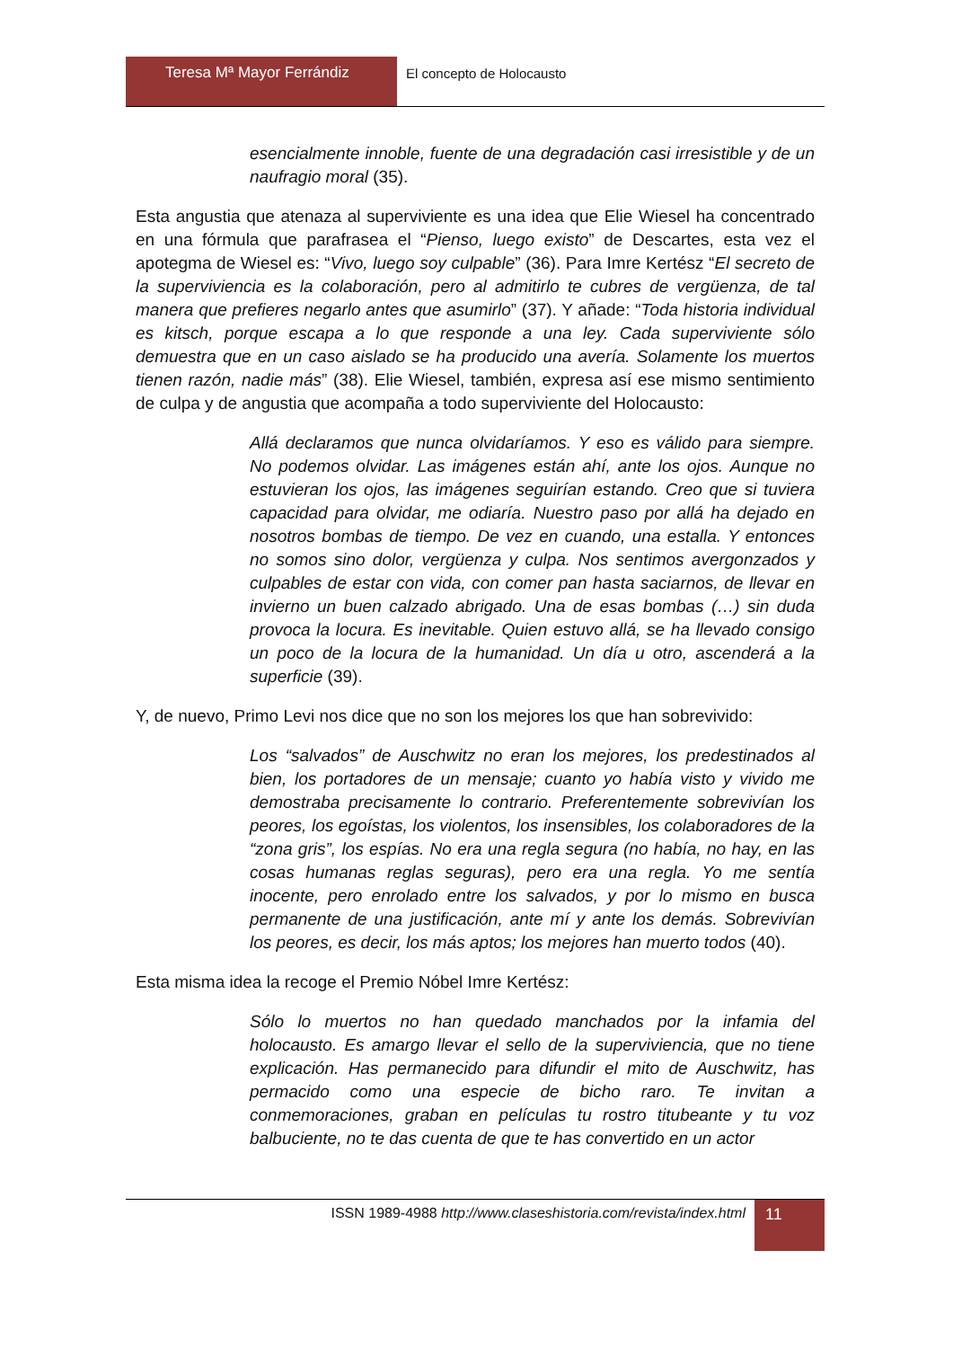Teresa Mª Mayor Ferrándiz El concepto de Holocausto
esencialmente innoble, fuente de una degradación casi irresistible y de un naufragio moral (35).
Esta angustia que atenaza al superviviente es una idea que Elie Wiesel ha concentrado en una fórmula que parafrasea el “Pienso, luego existo” de Descartes, esta vez el apotegma de Wiesel es: “Vivo, luego soy culpable” (36). Para Imre Kertész “El secreto de la superviviencia es la colaboración, pero al admitirlo te cubres de vergüenza, de tal manera que prefieres negarlo antes que asumirlo” (37). Y añade: “Toda historia individual es kitsch, porque escapa a lo que responde a una ley. Cada superviviente sólo demuestra que en un caso aislado se ha producido una avería. Solamente los muertos tienen razón, nadie más” (38). Elie Wiesel, también, expresa así ese mismo sentimiento de culpa y de angustia que acompaña a todo superviviente del Holocausto:
Allá declaramos que nunca olvidaríamos. Y eso es válido para siempre. No podemos olvidar. Las imágenes están ahí, ante los ojos. Aunque no estuvieran los ojos, las imágenes seguirían estando. Creo que si tuviera capacidad para olvidar, me odiaría. Nuestro paso por allá ha dejado en nosotros bombas de tiempo. De vez en cuando, una estalla. Y entonces no somos sino dolor, vergüenza y culpa. Nos sentimos avergonzados y culpables de estar con vida, con comer pan hasta saciarnos, de llevar en invierno un buen calzado abrigado. Una de esas bombas (…) sin duda provoca la locura. Es inevitable. Quien estuvo allá, se ha llevado consigo un poco de la locura de la humanidad. Un día u otro, ascenderá a la superficie (39).
Y, de nuevo, Primo Levi nos dice que no son los mejores los que han sobrevivido:
Los “salvados” de Auschwitz no eran los mejores, los predestinados al bien, los portadores de un mensaje; cuanto yo había visto y vivido me demostraba precisamente lo contrario. Preferentemente sobrevivían los peores, los egoístas, los violentos, los insensibles, los colaboradores de la “zona gris”, los espías. No era una regla segura (no había, no hay, en las cosas humanas reglas seguras), pero era una regla. Yo me sentía inocente, pero enrolado entre los salvados, y por lo mismo en busca permanente de una justificación, ante mí y ante los demás. Sobrevivían los peores, es decir, los más aptos; los mejores han muerto todos (40).
Esta misma idea la recoge el Premio Nóbel Imre Kertész:
Sólo lo muertos no han quedado manchados por la infamia del holocausto. Es amargo llevar el sello de la superviviencia, que no tiene explicación. Has permanecido para difundir el mito de Auschwitz, has permacido como una especie de bicho raro. Te invitan a conmemoraciones, graban en películas tu rostro titubeante y tu voz balbuciente, no te das cuenta de que te has convertido en un actor
ISSN 1989-4988 http://www.claseshistoria.com/revista/index.html
11